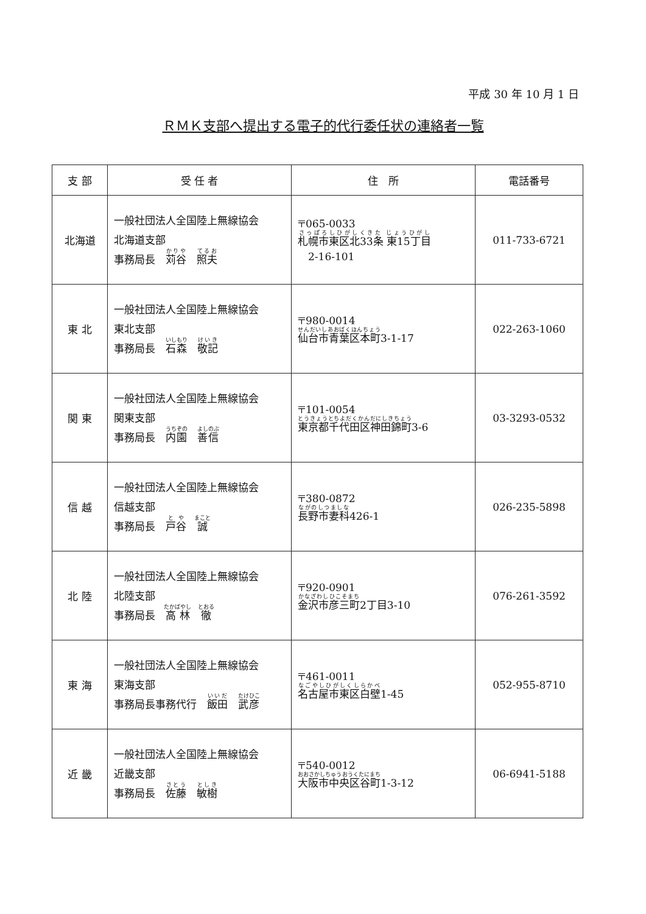平成 30 年 10 月 1 日
ＲＭＫ支部へ提出する電子的代行委任状の連絡者一覧
| 支 部 | 受 任 者 | 住 所 | 電話番号 |
| --- | --- | --- | --- |
| 北海道 | 一般社団法人全国陸上無線協会 北海道支部 事務局長 苅谷 照夫 | 〒065-0033 札幌市東区北33条 東15丁目 2-16-101 | 011-733-6721 |
| 東 北 | 一般社団法人全国陸上無線協会 東北支部 事務局長 石森 敬記 | 〒980-0014 仙台市青葉区本町 3-1-17 | 022-263-1060 |
| 関 東 | 一般社団法人全国陸上無線協会 関東支部 事務局長 内園 善信 | 〒101-0054 東京都千代田区神田錦町 3-6 | 03-3293-0532 |
| 信 越 | 一般社団法人全国陸上無線協会 信越支部 事務局長 戸谷 誠 | 〒380-0872 長野市妻科 426-1 | 026-235-5898 |
| 北 陸 | 一般社団法人全国陸上無線協会 北陸支部 事務局長 高林 徹 | 〒920-0901 金沢市彦三町 2丁目3-10 | 076-261-3592 |
| 東 海 | 一般社団法人全国陸上無線協会 東海支部 事務局長事務代行 飯田 武彦 | 〒461-0011 名古屋市東区白壁 1-45 | 052-955-8710 |
| 近 畿 | 一般社団法人全国陸上無線協会 近畿支部 事務局長 佐藤 敏樹 | 〒540-0012 大阪市中央区谷町 1-3-12 | 06-6941-5188 |